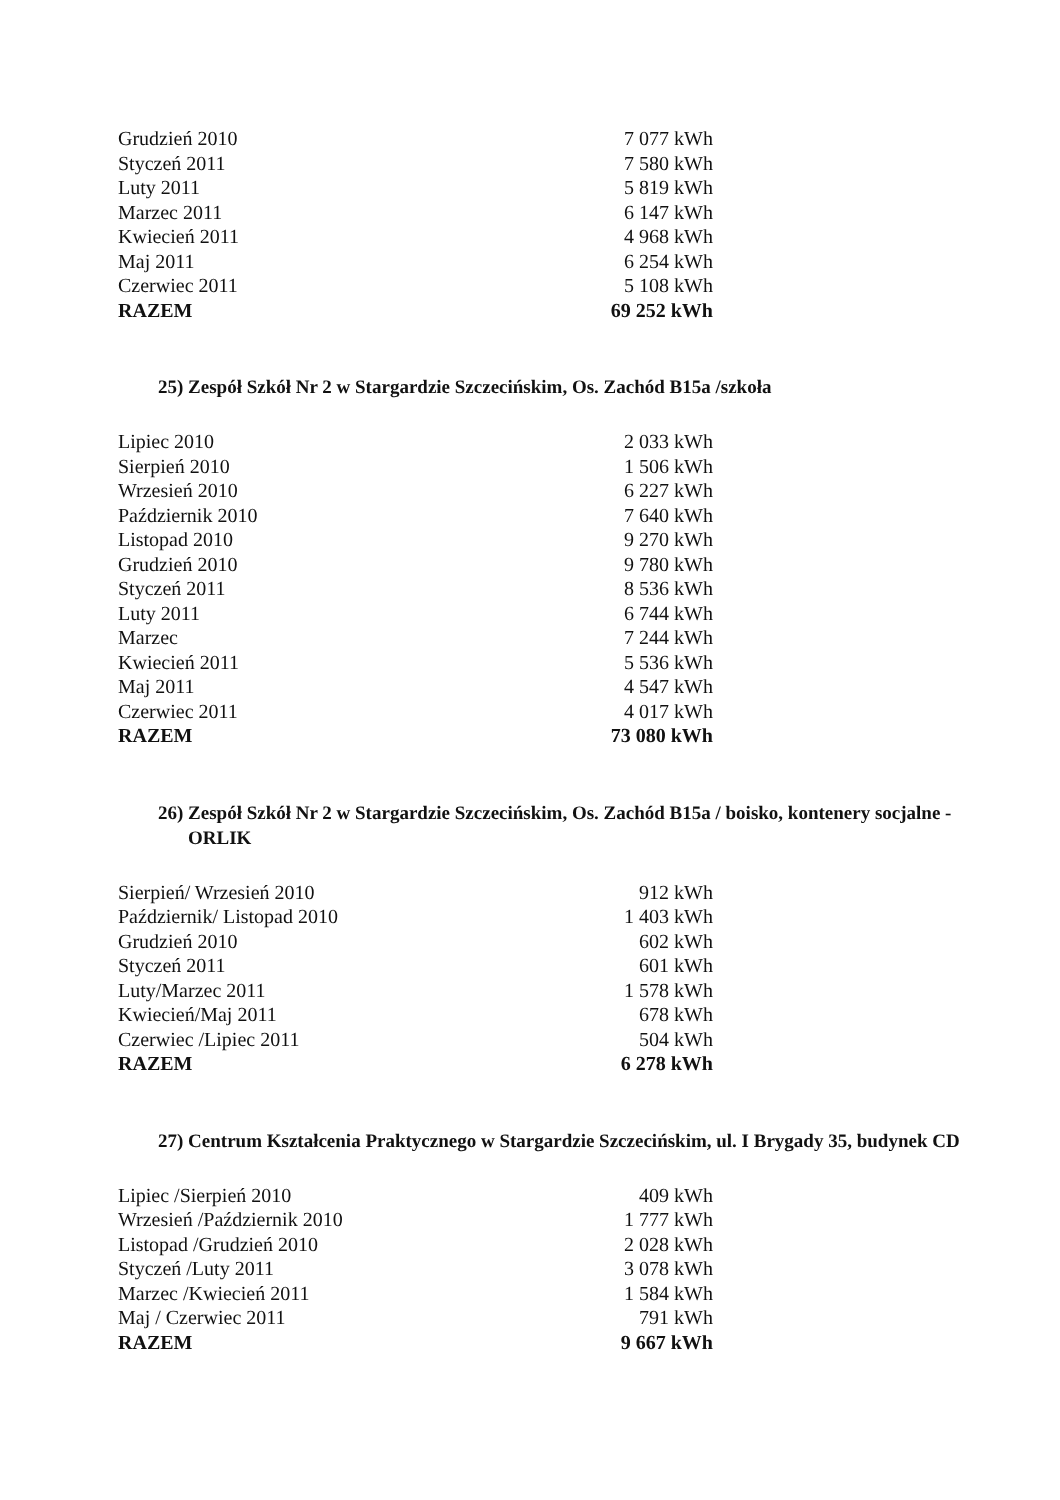| Grudzień 2010 | 7 077 kWh |
| Styczeń 2011 | 7 580 kWh |
| Luty 2011 | 5 819 kWh |
| Marzec 2011 | 6 147 kWh |
| Kwiecień 2011 | 4 968 kWh |
| Maj 2011 | 6 254 kWh |
| Czerwiec 2011 | 5 108 kWh |
| RAZEM | 69 252 kWh |
25) Zespół Szkół Nr 2 w Stargardzie Szczecińskim, Os. Zachód B15a /szkoła
| Lipiec 2010 | 2 033 kWh |
| Sierpień 2010 | 1 506 kWh |
| Wrzesień 2010 | 6 227 kWh |
| Październik 2010 | 7 640 kWh |
| Listopad 2010 | 9 270 kWh |
| Grudzień 2010 | 9 780 kWh |
| Styczeń 2011 | 8 536 kWh |
| Luty 2011 | 6 744 kWh |
| Marzec | 7 244 kWh |
| Kwiecień 2011 | 5 536 kWh |
| Maj 2011 | 4 547 kWh |
| Czerwiec 2011 | 4 017 kWh |
| RAZEM | 73 080 kWh |
26) Zespół Szkół Nr 2 w Stargardzie Szczecińskim, Os. Zachód B15a / boisko, kontenery socjalne - ORLIK
| Sierpień/ Wrzesień 2010 | 912 kWh |
| Październik/ Listopad 2010 | 1 403 kWh |
| Grudzień 2010 | 602 kWh |
| Styczeń 2011 | 601 kWh |
| Luty/Marzec 2011 | 1 578 kWh |
| Kwiecień/Maj 2011 | 678 kWh |
| Czerwiec /Lipiec 2011 | 504 kWh |
| RAZEM | 6 278 kWh |
27) Centrum Kształcenia Praktycznego w Stargardzie Szczecińskim, ul. I Brygady 35, budynek CD
| Lipiec /Sierpień 2010 | 409 kWh |
| Wrzesień /Październik 2010 | 1 777 kWh |
| Listopad /Grudzień 2010 | 2 028 kWh |
| Styczeń /Luty 2011 | 3 078 kWh |
| Marzec /Kwiecień 2011 | 1 584 kWh |
| Maj / Czerwiec 2011 | 791 kWh |
| RAZEM | 9 667 kWh |